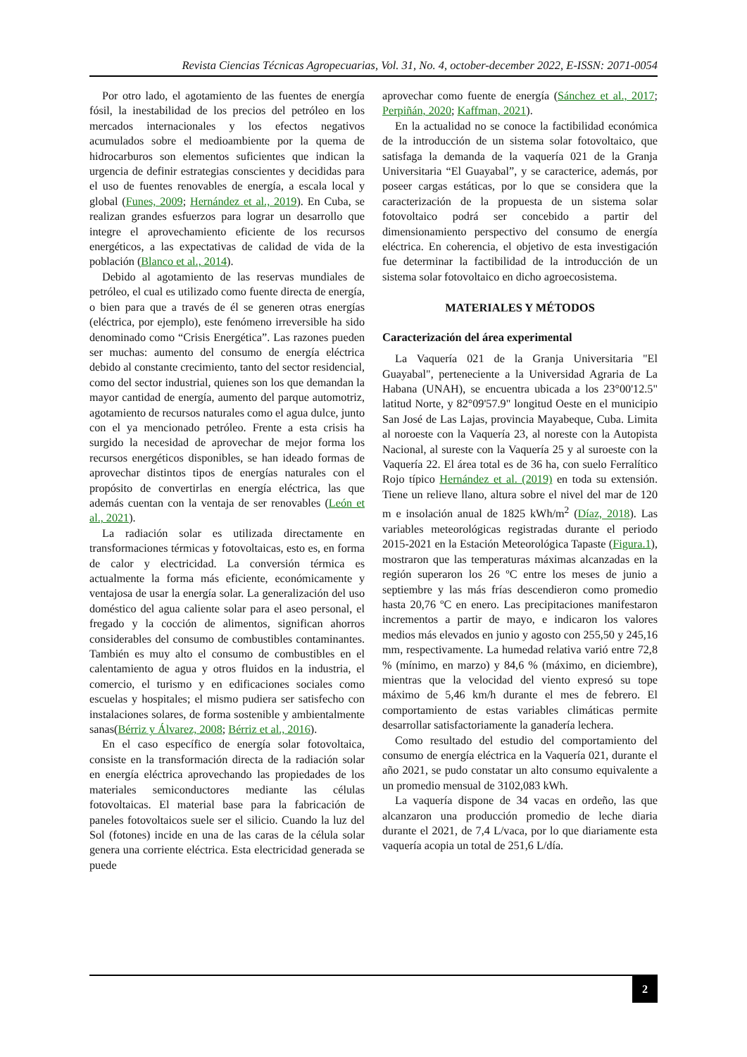Revista Ciencias Técnicas Agropecuarias, Vol. 31, No. 4, october-december 2022, E-ISSN: 2071-0054
Por otro lado, el agotamiento de las fuentes de energía fósil, la inestabilidad de los precios del petróleo en los mercados internacionales y los efectos negativos acumulados sobre el medioambiente por la quema de hidrocarburos son elementos suficientes que indican la urgencia de definir estrategias conscientes y decididas para el uso de fuentes renovables de energía, a escala local y global (Funes, 2009; Hernández et al., 2019). En Cuba, se realizan grandes esfuerzos para lograr un desarrollo que integre el aprovechamiento eficiente de los recursos energéticos, a las expectativas de calidad de vida de la población (Blanco et al., 2014).
Debido al agotamiento de las reservas mundiales de petróleo, el cual es utilizado como fuente directa de energía, o bien para que a través de él se generen otras energías (eléctrica, por ejemplo), este fenómeno irreversible ha sido denominado como “Crisis Energética”. Las razones pueden ser muchas: aumento del consumo de energía eléctrica debido al constante crecimiento, tanto del sector residencial, como del sector industrial, quienes son los que demandan la mayor cantidad de energía, aumento del parque automotriz, agotamiento de recursos naturales como el agua dulce, junto con el ya mencionado petróleo. Frente a esta crisis ha surgido la necesidad de aprovechar de mejor forma los recursos energéticos disponibles, se han ideado formas de aprovechar distintos tipos de energías naturales con el propósito de convertirlas en energía eléctrica, las que además cuentan con la ventaja de ser renovables (León et al., 2021).
La radiación solar es utilizada directamente en transformaciones térmicas y fotovoltaicas, esto es, en forma de calor y electricidad. La conversión térmica es actualmente la forma más eficiente, económicamente y ventajosa de usar la energía solar. La generalización del uso doméstico del agua caliente solar para el aseo personal, el fregado y la cocción de alimentos, significan ahorros considerables del consumo de combustibles contaminantes. También es muy alto el consumo de combustibles en el calentamiento de agua y otros fluidos en la industria, el comercio, el turismo y en edificaciones sociales como escuelas y hospitales; el mismo pudiera ser satisfecho con instalaciones solares, de forma sostenible y ambientalmente sanas(Bérriz y Álvarez, 2008; Bérriz et al., 2016).
En el caso específico de energía solar fotovoltaica, consiste en la transformación directa de la radiación solar en energía eléctrica aprovechando las propiedades de los materiales semiconductores mediante las células fotovoltaicas. El material base para la fabricación de paneles fotovoltaicos suele ser el silicio. Cuando la luz del Sol (fotones) incide en una de las caras de la célula solar genera una corriente eléctrica. Esta electricidad generada se puede
aprovechar como fuente de energía (Sánchez et al., 2017; Perpiñán, 2020; Kaffman, 2021).
En la actualidad no se conoce la factibilidad económica de la introducción de un sistema solar fotovoltaico, que satisfaga la demanda de la vaquería 021 de la Granja Universitaria “El Guayabal”, y se caracterice, además, por poseer cargas estáticas, por lo que se considera que la caracterización de la propuesta de un sistema solar fotovoltaico podrá ser concebido a partir del dimensionamiento perspectivo del consumo de energía eléctrica. En coherencia, el objetivo de esta investigación fue determinar la factibilidad de la introducción de un sistema solar fotovoltaico en dicho agroecosistema.
MATERIALES Y MÉTODOS
Caracterización del área experimental
La Vaquería 021 de la Granja Universitaria "El Guayabal", perteneciente a la Universidad Agraria de La Habana (UNAH), se encuentra ubicada a los 23°00'12.5" latitud Norte, y 82°09'57.9" longitud Oeste en el municipio San José de Las Lajas, provincia Mayabeque, Cuba. Limita al noroeste con la Vaquería 23, al noreste con la Autopista Nacional, al sureste con la Vaquería 25 y al suroeste con la Vaquería 22. El área total es de 36 ha, con suelo Ferralítico Rojo típico Hernández et al. (2019) en toda su extensión. Tiene un relieve llano, altura sobre el nivel del mar de 120 m e insolación anual de 1825 kWh/m<sup>2</sup> (Díaz, 2018). Las variables meteorológicas registradas durante el periodo 2015-2021 en la Estación Meteorológica Tapaste (Figura.1), mostraron que las temperaturas máximas alcanzadas en la región superaron los 26 ºC entre los meses de junio a septiembre y las más frías descendieron como promedio hasta 20,76 ºC en enero. Las precipitaciones manifestaron incrementos a partir de mayo, e indicaron los valores medios más elevados en junio y agosto con 255,50 y 245,16 mm, respectivamente. La humedad relativa varió entre 72,8 % (mínimo, en marzo) y 84,6 % (máximo, en diciembre), mientras que la velocidad del viento expresó su tope máximo de 5,46 km/h durante el mes de febrero. El comportamiento de estas variables climáticas permite desarrollar satisfactoriamente la ganadería lechera.
Como resultado del estudio del comportamiento del consumo de energía eléctrica en la Vaquería 021, durante el año 2021, se pudo constatar un alto consumo equivalente a un promedio mensual de 3102,083 kWh.
La vaquería dispone de 34 vacas en ordeño, las que alcanzaron una producción promedio de leche diaria durante el 2021, de 7,4 L/vaca, por lo que diariamente esta vaquería acopia un total de 251,6 L/día.
2